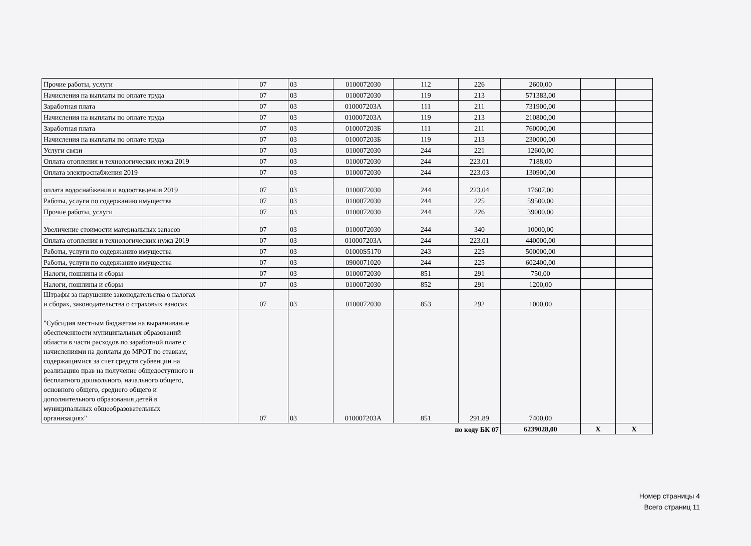| Прочие работы, услуги | | 07 | 03 | 0100072030 | 112 | 226 | 2600,00 | | |
| Начисления на выплаты по оплате труда | | 07 | 03 | 0100072030 | 119 | 213 | 571383,00 | | |
| Заработная плата | | 07 | 03 | 010007203А | 111 | 211 | 731900,00 | | |
| Начисления на выплаты по оплате труда | | 07 | 03 | 010007203А | 119 | 213 | 210800,00 | | |
| Заработная плата | | 07 | 03 | 010007203Б | 111 | 211 | 760000,00 | | |
| Начисления на выплаты по оплате труда | | 07 | 03 | 010007203Б | 119 | 213 | 230000,00 | | |
| Услуги связи | | 07 | 03 | 0100072030 | 244 | 221 | 12600,00 | | |
| Оплата отопления и технологических нужд 2019 | | 07 | 03 | 0100072030 | 244 | 223.01 | 7188,00 | | |
| Оплата электроснабжения 2019 | | 07 | 03 | 0100072030 | 244 | 223.03 | 130900,00 | | |
| оплата водоснабжения и водоотведения 2019 | | 07 | 03 | 0100072030 | 244 | 223.04 | 17607,00 | | |
| Работы, услуги по содержанию имущества | | 07 | 03 | 0100072030 | 244 | 225 | 59500,00 | | |
| Прочие работы, услуги | | 07 | 03 | 0100072030 | 244 | 226 | 39000,00 | | |
| Увеличение стоимости материальных запасов | | 07 | 03 | 0100072030 | 244 | 340 | 10000,00 | | |
| Оплата отопления и технологических нужд 2019 | | 07 | 03 | 010007203А | 244 | 223.01 | 440000,00 | | |
| Работы, услуги по содержанию имущества | | 07 | 03 | 01000S5170 | 243 | 225 | 500000,00 | | |
| Работы, услуги по содержанию имущества | | 07 | 03 | 0900071020 | 244 | 225 | 602400,00 | | |
| Налоги, пошлины и сборы | | 07 | 03 | 0100072030 | 851 | 291 | 750,00 | | |
| Налоги, пошлины и сборы | | 07 | 03 | 0100072030 | 852 | 291 | 1200,00 | | |
| Штрафы за нарушение законодательства о налогах и сборах, законодательства о страховых взносах | | 07 | 03 | 0100072030 | 853 | 292 | 1000,00 | | |
| "Субсидия местным бюджетам на выравнивание обеспеченности муниципальных образований области в части расходов по заработной плате с начислениями на доплаты до МРОТ по ставкам, содержащимися за счет средств субвенции на реализацию прав на получение общедоступного и бесплатного дошкольного, начального общего, основного общего, среднего общего и дополнительного образования детей в муниципальных общеобразовательных организациях" | | 07 | 03 | 010007203А | 851 | 291.89 | 7400,00 | | |
| по коду БК 07 | | | | | | | 6239028,00 | X | X |
Номер страницы 4
Всего страниц 11